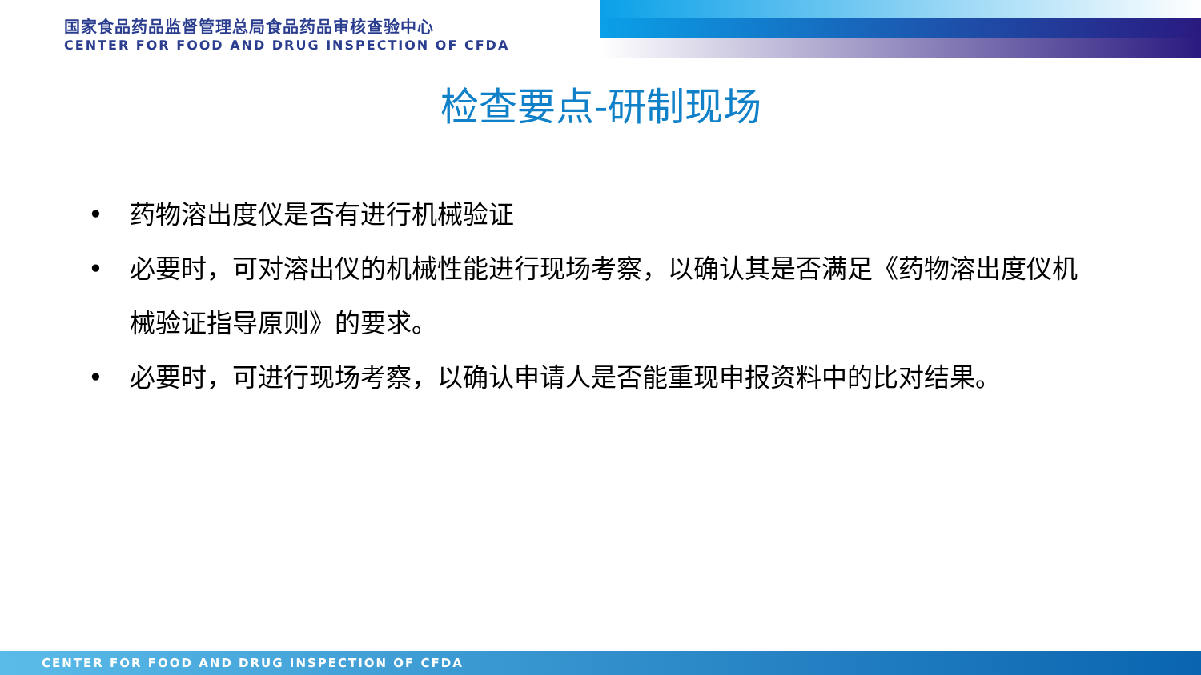国家食品药品监督管理总局食品药品审核查验中心
CENTER FOR FOOD AND DRUG INSPECTION OF CFDA
检查要点-研制现场
• 药物溶出度仪是否有进行机械验证
• 必要时，可对溶出仪的机械性能进行现场考察，以确认其是否满足《药物溶出度仪机械验证指导原则》的要求。
• 必要时，可进行现场考察，以确认申请人是否能重现申报资料中的比对结果。
CENTER FOR FOOD AND DRUG INSPECTION OF CFDA